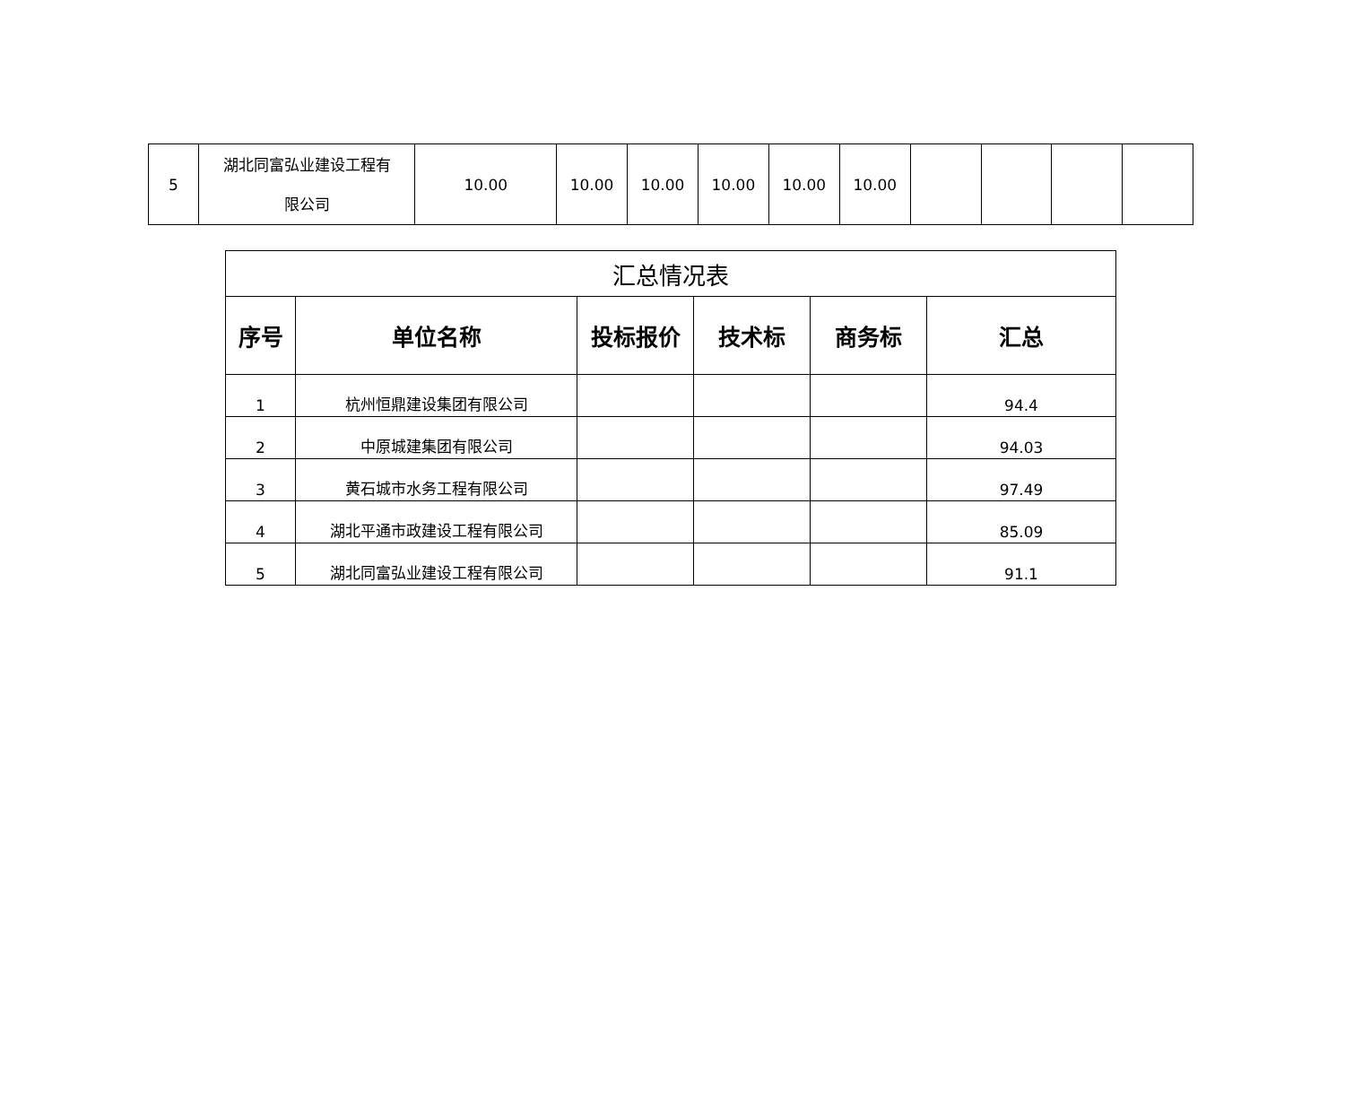| 5 | 湖北同富弘业建设工程有 限公司 | 10.00 | 10.00 | 10.00 | 10.00 | 10.00 | 10.00 | | | | |
| 汇总情况表 | | | | | |
| 序号 | 单位名称 | 投标报价 | 技术标 | 商务标 | 汇总 |
| 1 | 杭州恒鼎建设集团有限公司 | | | | 94.4 |
| 2 | 中原城建集团有限公司 | | | | 94.03 |
| 3 | 黄石城市水务工程有限公司 | | | | 97.49 |
| 4 | 湖北平通市政建设工程有限公司 | | | | 85.09 |
| 5 | 湖北同富弘业建设工程有限公司 | | | | 91.1 |